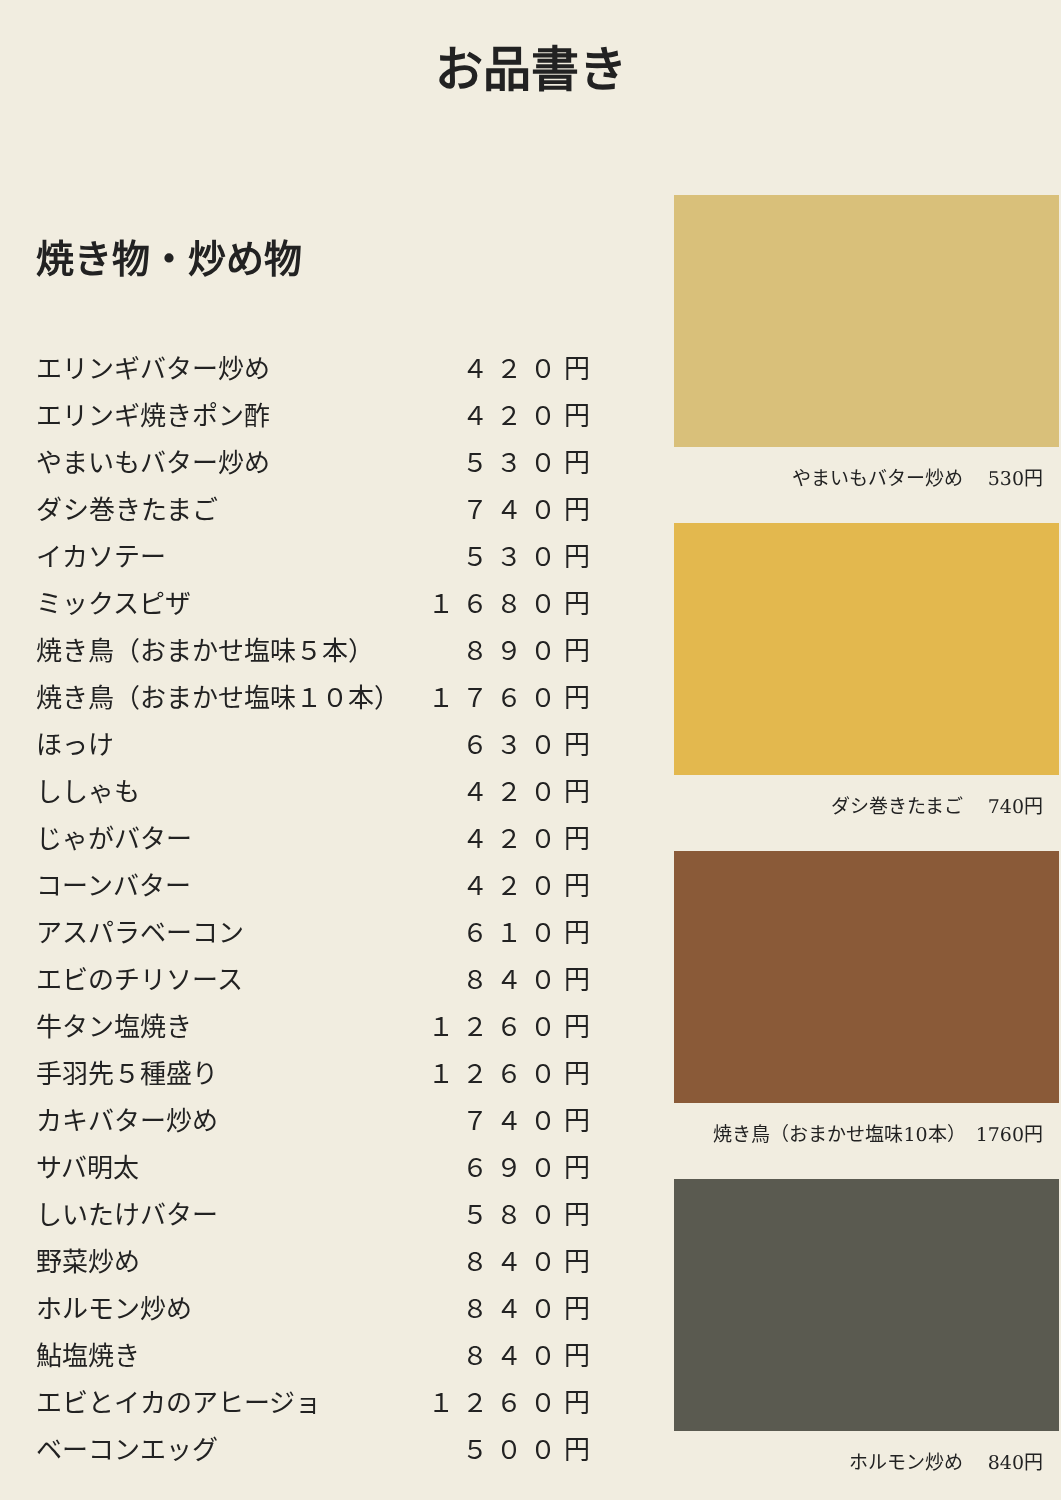お品書き
焼き物・炒め物
エリンギバター炒め ４２０円
エリンギ焼きポン酢 ４２０円
やまいもバター炒め ５３０円
ダシ巻きたまご ７４０円
イカソテー ５３０円
ミックスピザ １６８０円
焼き鳥（おまかせ塩味５本） ８９０円
焼き鳥（おまかせ塩味１０本） １７６０円
ほっけ ６３０円
ししゃも ４２０円
じゃがバター ４２０円
コーンバター ４２０円
アスパラベーコン ６１０円
エビのチリソース ８４０円
牛タン塩焼き １２６０円
手羽先５種盛り １２６０円
カキバター炒め ７４０円
サバ明太 ６９０円
しいたけバター ５８０円
野菜炒め ８４０円
ホルモン炒め ８４０円
鮎塩焼き ８４０円
エビとイカのアヒージョ １２６０円
ベーコンエッグ ５００円
やまいもバター炒め　 530円
ダシ巻きたまご　 740円
焼き鳥（おまかせ塩味10本）　1760円
ホルモン炒め　 840円